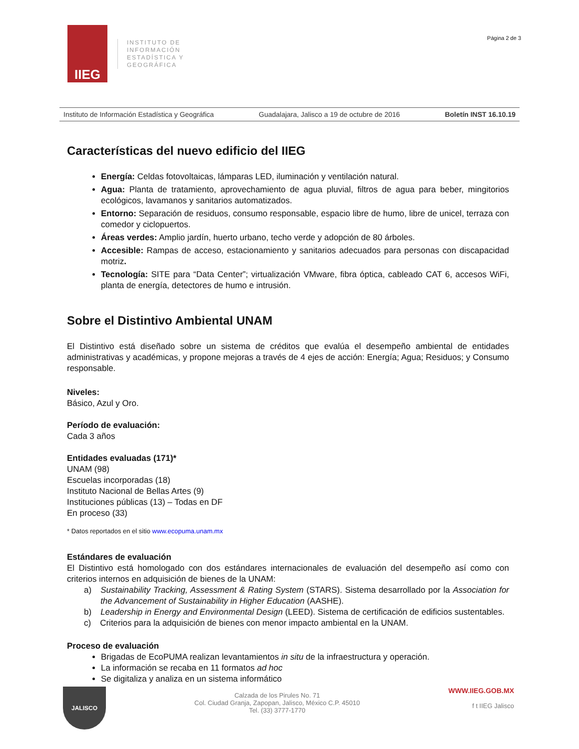IIEG
INSTITUTO DE
INFORMACIÓN
ESTADÍSTICA Y
GEOGRÁFICA
Página 2 de 3
Instituto de Información Estadística y Geográfica Guadalajara, Jalisco a 19 de octubre de 2016 Boletín INST 16.10.19
Características del nuevo edificio del IIEG
Energía: Celdas fotovoltaicas, lámparas LED, iluminación y ventilación natural.
Agua: Planta de tratamiento, aprovechamiento de agua pluvial, filtros de agua para beber, mingitorios ecológicos, lavamanos y sanitarios automatizados.
Entorno: Separación de residuos, consumo responsable, espacio libre de humo, libre de unicel, terraza con comedor y ciclopuertos.
Áreas verdes: Amplio jardín, huerto urbano, techo verde y adopción de 80 árboles.
Accesible: Rampas de acceso, estacionamiento y sanitarios adecuados para personas con discapacidad motriz.
Tecnología: SITE para “Data Center”; virtualización VMware, fibra óptica, cableado CAT 6, accesos WiFi, planta de energía, detectores de humo e intrusión.
Sobre el Distintivo Ambiental UNAM
El Distintivo está diseñado sobre un sistema de créditos que evalúa el desempeño ambiental de entidades administrativas y académicas, y propone mejoras a través de 4 ejes de acción: Energía; Agua; Residuos; y Consumo responsable.
Niveles:
Básico, Azul y Oro.
Período de evaluación:
Cada 3 años
Entidades evaluadas (171)*
UNAM (98)
Escuelas incorporadas (18)
Instituto Nacional de Bellas Artes (9)
Instituciones públicas (13) – Todas en DF
En proceso (33)
* Datos reportados en el sitio www.ecopuma.unam.mx
Estándares de evaluación
El Distintivo está homologado con dos estándares internacionales de evaluación del desempeño así como con criterios internos en adquisición de bienes de la UNAM:
a) Sustainability Tracking, Assessment & Rating System (STARS). Sistema desarrollado por la Association for the Advancement of Sustainability in Higher Education (AASHE).
b) Leadership in Energy and Environmental Design (LEED). Sistema de certificación de edificios sustentables.
c) Criterios para la adquisición de bienes con menor impacto ambiental en la UNAM.
Proceso de evaluación
Brigadas de EcoPUMA realizan levantamientos in situ de la infraestructura y operación.
La información se recaba en 11 formatos ad hoc
Se digitaliza y analiza en un sistema informático
JALISCO
Calzada de los Pirules No. 71
Col. Ciudad Granja, Zapopan, Jalisco, México C.P. 45010
Tel. (33) 3777-1770
WWW.IIEG.GOB.MX
f t IIEG Jalisco